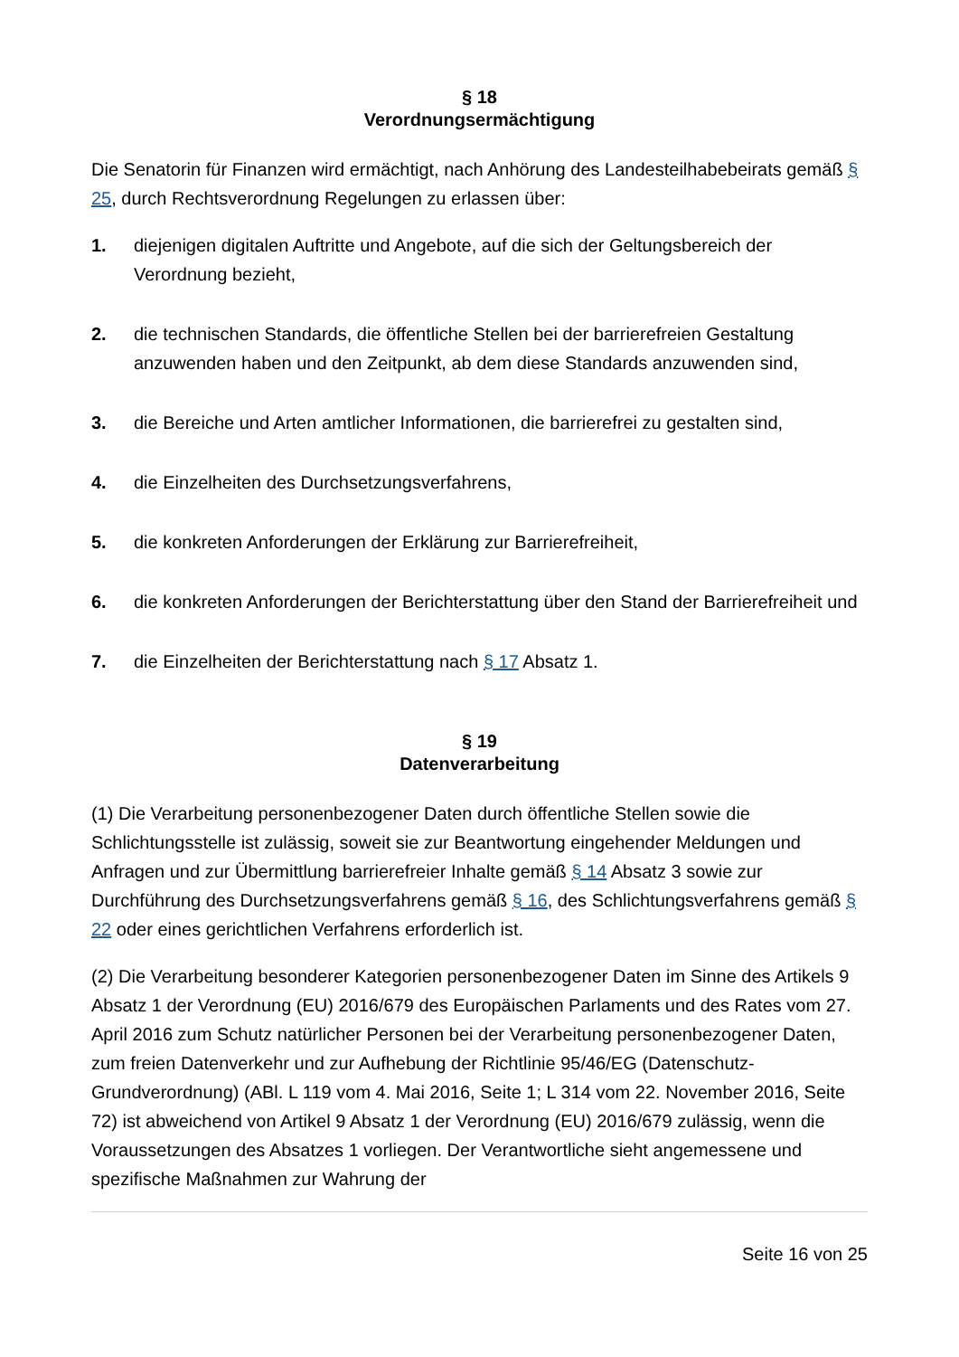§ 18
Verordnungsermächtigung
Die Senatorin für Finanzen wird ermächtigt, nach Anhörung des Landesteilhabebeirats gemäß § 25, durch Rechtsverordnung Regelungen zu erlassen über:
1. diejenigen digitalen Auftritte und Angebote, auf die sich der Geltungsbereich der Verordnung bezieht,
2. die technischen Standards, die öffentliche Stellen bei der barrierefreien Gestaltung anzuwenden haben und den Zeitpunkt, ab dem diese Standards anzuwenden sind,
3. die Bereiche und Arten amtlicher Informationen, die barrierefrei zu gestalten sind,
4. die Einzelheiten des Durchsetzungsverfahrens,
5. die konkreten Anforderungen der Erklärung zur Barrierefreiheit,
6. die konkreten Anforderungen der Berichterstattung über den Stand der Barrierefreiheit und
7. die Einzelheiten der Berichterstattung nach § 17 Absatz 1.
§ 19
Datenverarbeitung
(1) Die Verarbeitung personenbezogener Daten durch öffentliche Stellen sowie die Schlichtungsstelle ist zulässig, soweit sie zur Beantwortung eingehender Meldungen und Anfragen und zur Übermittlung barrierefreier Inhalte gemäß § 14 Absatz 3 sowie zur Durchführung des Durchsetzungsverfahrens gemäß § 16, des Schlichtungsverfahrens gemäß § 22 oder eines gerichtlichen Verfahrens erforderlich ist.
(2) Die Verarbeitung besonderer Kategorien personenbezogener Daten im Sinne des Artikels 9 Absatz 1 der Verordnung (EU) 2016/679 des Europäischen Parlaments und des Rates vom 27. April 2016 zum Schutz natürlicher Personen bei der Verarbeitung personenbezogener Daten, zum freien Datenverkehr und zur Aufhebung der Richtlinie 95/46/EG (Datenschutz-Grundverordnung) (ABl. L 119 vom 4. Mai 2016, Seite 1; L 314 vom 22. November 2016, Seite 72) ist abweichend von Artikel 9 Absatz 1 der Verordnung (EU) 2016/679 zulässig, wenn die Voraussetzungen des Absatzes 1 vorliegen. Der Verantwortliche sieht angemessene und spezifische Maßnahmen zur Wahrung der
Seite 16 von 25